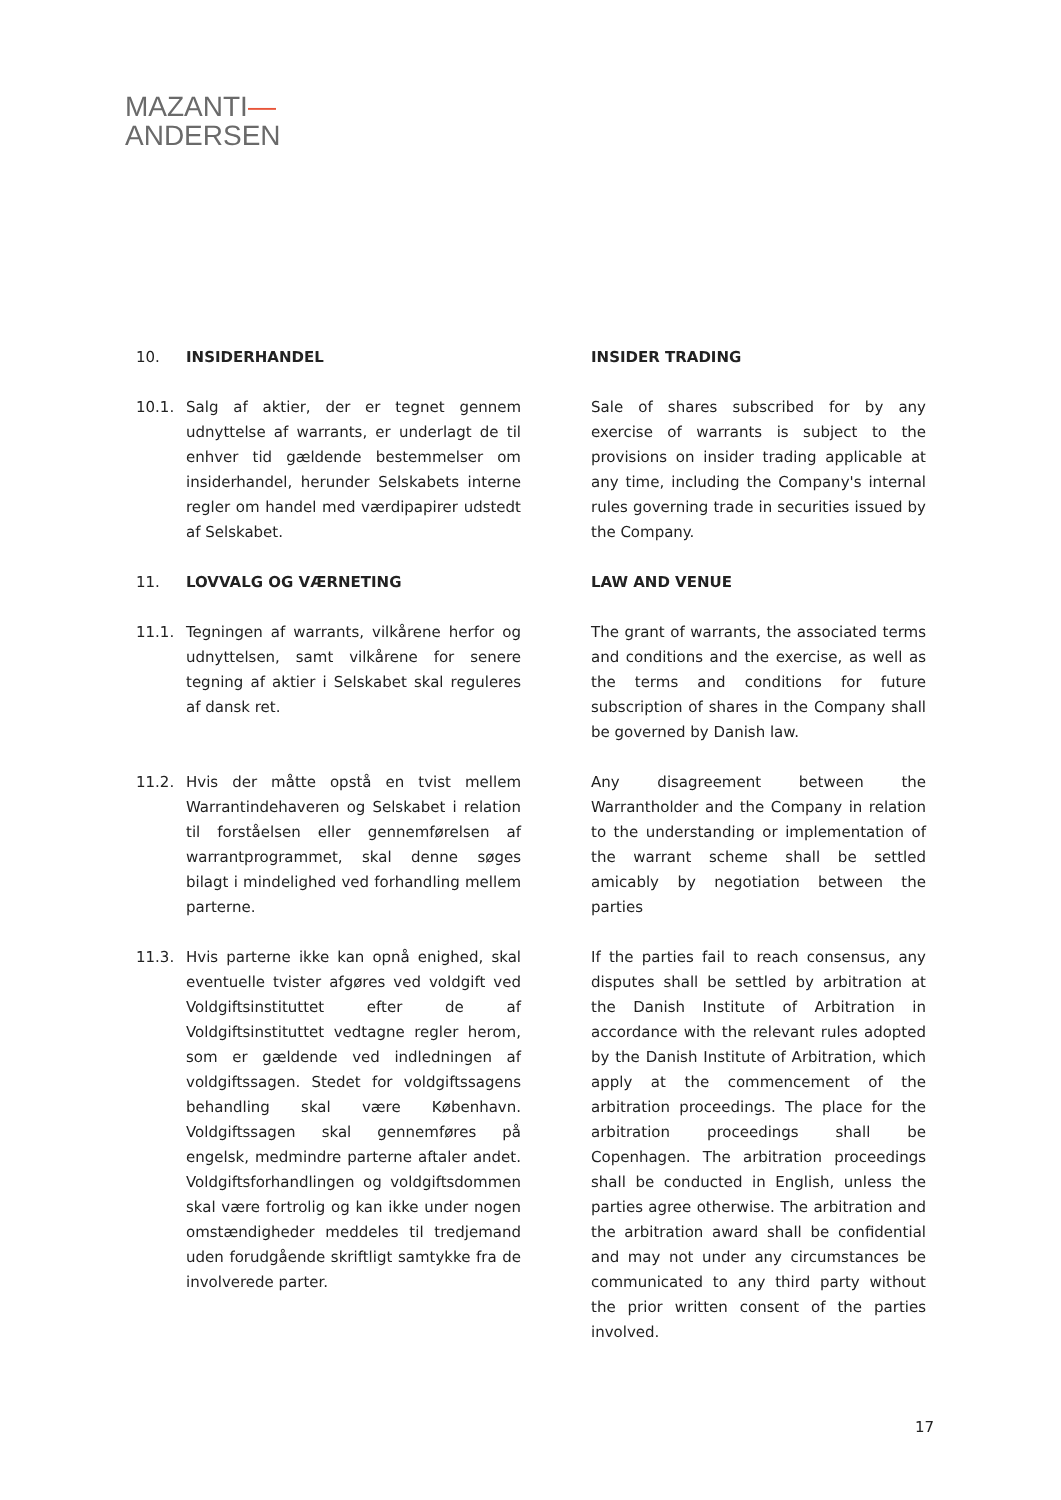MAZANTI—
ANDERSEN
10. INSIDERHANDEL INSIDER TRADING
10.1. Salg af aktier, der er tegnet gennem udnyttelse af warrants, er underlagt de til enhver tid gældende bestemmelser om insiderhandel, herunder Selskabets interne regler om handel med værdipapirer udstedt af Selskabet.
Sale of shares subscribed for by any exercise of warrants is subject to the provisions on insider trading applicable at any time, including the Company's internal rules governing trade in securities issued by the Company.
11. LOVVALG OG VÆRNETING LAW AND VENUE
11.1. Tegningen af warrants, vilkårene herfor og udnyttelsen, samt vilkårene for senere tegning af aktier i Selskabet skal reguleres af dansk ret.
The grant of warrants, the associated terms and conditions and the exercise, as well as the terms and conditions for future subscription of shares in the Company shall be governed by Danish law.
11.2. Hvis der måtte opstå en tvist mellem Warrantindehaveren og Selskabet i relation til forståelsen eller gennemførelsen af warrantprogrammet, skal denne søges bilagt i mindelighed ved forhandling mellem parterne.
Any disagreement between the Warrantholder and the Company in relation to the understanding or implementation of the warrant scheme shall be settled amicably by negotiation between the parties
11.3. Hvis parterne ikke kan opnå enighed, skal eventuelle tvister afgøres ved voldgift ved Voldgiftsinstituttet efter de af Voldgiftsinstituttet vedtagne regler herom, som er gældende ved indledningen af voldgiftssagen. Stedet for voldgiftssagens behandling skal være København. Voldgiftssagen skal gennemføres på engelsk, medmindre parterne aftaler andet. Voldgiftsforhandlingen og voldgiftsdommen skal være fortrolig og kan ikke under nogen omstændigheder meddeles til tredjemand uden forudgående skriftligt samtykke fra de involverede parter.
If the parties fail to reach consensus, any disputes shall be settled by arbitration at the Danish Institute of Arbitration in accordance with the relevant rules adopted by the Danish Institute of Arbitration, which apply at the commencement of the arbitration proceedings. The place for the arbitration proceedings shall be Copenhagen. The arbitration proceedings shall be conducted in English, unless the parties agree otherwise. The arbitration and the arbitration award shall be confidential and may not under any circumstances be communicated to any third party without the prior written consent of the parties involved.
17